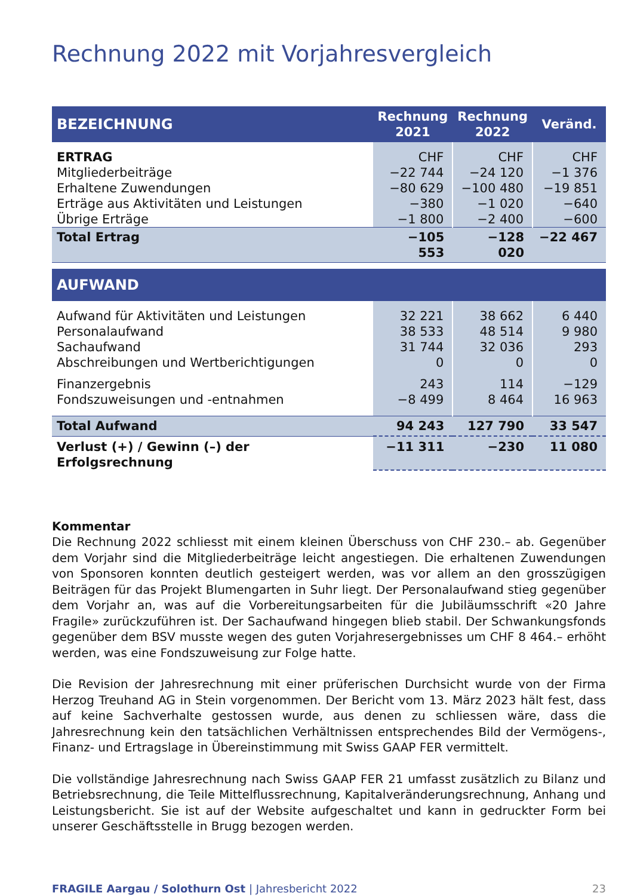Rechnung 2022 mit Vorjahresvergleich
| BEZEICHNUNG | Rechnung 2021 | Rechnung 2022 | Veränd. |
| --- | --- | --- | --- |
| ERTRAG Mitgliederbeiträge Erhaltene Zuwendungen Erträge aus Aktivitäten und Leistungen Übrige Erträge | CHF −22 744 −80 629 −380 −1 800 | CHF −24 120 −100 480 −1 020 −2 400 | CHF −1 376 −19 851 −640 −600 |
| Total Ertrag | −105 553 | −128 020 | −22 467 |
| AUFWAND | | | |
| Aufwand für Aktivitäten und Leistungen Personalaufwand Sachaufwand Abschreibungen und Wertberichtigungen Finanzergebnis Fondszuweisungen und -entnahmen | 32 221 38 533 31 744 0 243 −8 499 | 38 662 48 514 32 036 0 114 8 464 | 6 440 9 980 293 0 −129 16 963 |
| Total Aufwand | 94 243 | 127 790 | 33 547 |
| Verlust (+) / Gewinn (–) der Erfolgsrechnung | −11 311 | −230 | 11 080 |
Kommentar
Die Rechnung 2022 schliesst mit einem kleinen Überschuss von CHF 230.– ab. Gegenüber dem Vorjahr sind die Mitgliederbeiträge leicht angestiegen. Die erhaltenen Zuwendungen von Sponsoren konnten deutlich gesteigert werden, was vor allem an den grosszügigen Beiträgen für das Projekt Blumengarten in Suhr liegt. Der Personalaufwand stieg gegenüber dem Vorjahr an, was auf die Vorbereitungsarbeiten für die Jubiläumsschrift «20 Jahre Fragile» zurückzuführen ist. Der Sachaufwand hingegen blieb stabil. Der Schwankungsfonds gegenüber dem BSV musste wegen des guten Vorjahresergebnisses um CHF 8 464.– erhöht werden, was eine Fondszuweisung zur Folge hatte.
Die Revision der Jahresrechnung mit einer prüferischen Durchsicht wurde von der Firma Herzog Treuhand AG in Stein vorgenommen. Der Bericht vom 13. März 2023 hält fest, dass auf keine Sachverhalte gestossen wurde, aus denen zu schliessen wäre, dass die Jahresrechnung kein den tatsächlichen Verhältnissen entsprechendes Bild der Vermögens-, Finanz- und Ertragslage in Übereinstimmung mit Swiss GAAP FER vermittelt.
Die vollständige Jahresrechnung nach Swiss GAAP FER 21 umfasst zusätzlich zu Bilanz und Betriebsrechnung, die Teile Mittelflussrechnung, Kapitalveränderungsrechnung, Anhang und Leistungsbericht. Sie ist auf der Website aufgeschaltet und kann in gedruckter Form bei unserer Geschäftsstelle in Brugg bezogen werden.
FRAGILE Aargau / Solothurn Ost | Jahresbericht 2022 23